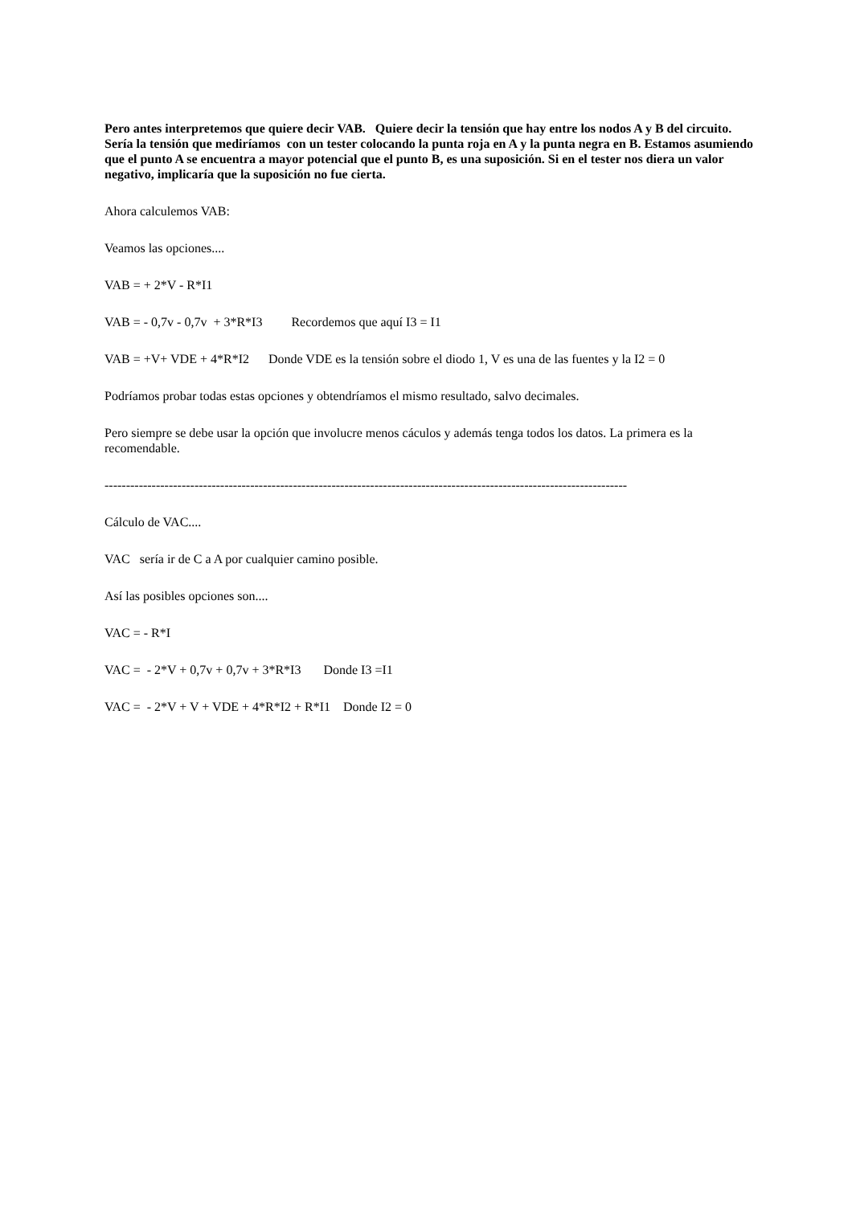Pero antes interpretemos que quiere decir VAB. Quiere decir la tensión que hay entre los nodos A y B del circuito. Sería la tensión que mediríamos con un tester colocando la punta roja en A y la punta negra en B. Estamos asumiendo que el punto A se encuentra a mayor potencial que el punto B, es una suposición. Si en el tester nos diera un valor negativo, implicaría que la suposición no fue cierta.
Ahora calculemos VAB:
Veamos las opciones....
VAB = + 2*V - R*I1
VAB = - 0,7v - 0,7v + 3*R*I3 Recordemos que aquí I3 = I1
VAB = +V+ VDE + 4*R*I2 Donde VDE es la tensión sobre el diodo 1, V es una de las fuentes y la I2 = 0
Podríamos probar todas estas opciones y obtendríamos el mismo resultado, salvo decimales.
Pero siempre se debe usar la opción que involucre menos cáculos y además tenga todos los datos. La primera es la recomendable.
--------------------------------------------------------------------------------------------------------------------------
Cálculo de VAC....
VAC sería ir de C a A por cualquier camino posible.
Así las posibles opciones son....
VAC = - R*I
VAC = - 2*V + 0,7v + 0,7v + 3*R*I3 Donde I3 =I1
VAC = - 2*V + V + VDE + 4*R*I2 + R*I1 Donde I2 = 0